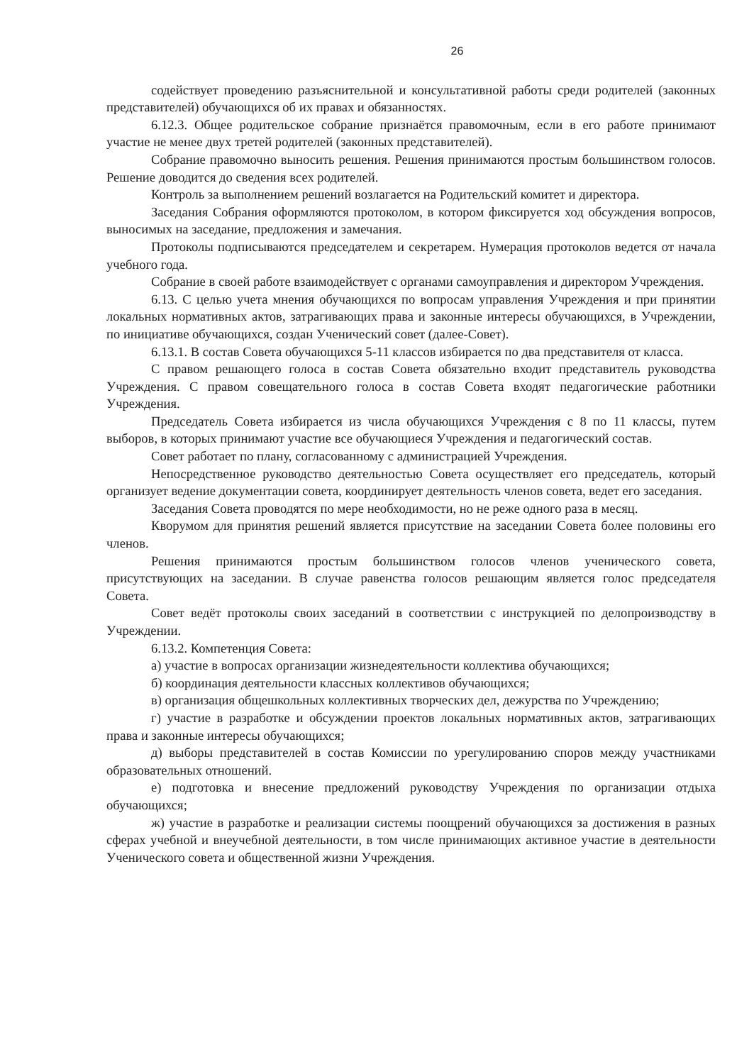26
содействует проведению разъяснительной и консультативной работы среди родителей (законных представителей) обучающихся об их правах и обязанностях.
6.12.3. Общее родительское собрание признаётся правомочным, если в его работе принимают участие не менее двух третей родителей (законных представителей).
Собрание правомочно выносить решения. Решения принимаются простым большинством голосов. Решение доводится до сведения всех родителей.
Контроль за выполнением решений возлагается на Родительский комитет и директора.
Заседания Собрания оформляются протоколом, в котором фиксируется ход обсуждения вопросов, выносимых на заседание, предложения и замечания.
Протоколы подписываются председателем и секретарем. Нумерация протоколов ведется от начала учебного года.
Собрание в своей работе взаимодействует с органами самоуправления и директором Учреждения.
6.13. С целью учета мнения обучающихся по вопросам управления Учреждения и при принятии локальных нормативных актов, затрагивающих права и законные интересы обучающихся, в Учреждении, по инициативе обучающихся, создан Ученический совет (далее-Совет).
6.13.1. В состав Совета обучающихся 5-11 классов избирается по два представителя от класса.
С правом решающего голоса в состав Совета обязательно входит представитель руководства Учреждения. С правом совещательного голоса в состав Совета входят педагогические работники Учреждения.
Председатель Совета избирается из числа обучающихся Учреждения с 8 по 11 классы, путем выборов, в которых принимают участие все обучающиеся Учреждения и педагогический состав.
Совет работает по плану, согласованному с администрацией Учреждения.
Непосредственное руководство деятельностью Совета осуществляет его председатель, который организует ведение документации совета, координирует деятельность членов совета, ведет его заседания.
Заседания Совета проводятся по мере необходимости, но не реже одного раза в месяц.
Кворумом для принятия решений является присутствие на заседании Совета более половины его членов.
Решения принимаются простым большинством голосов членов ученического совета, присутствующих на заседании. В случае равенства голосов решающим является голос председателя Совета.
Совет ведёт протоколы своих заседаний в соответствии с инструкцией по делопроизводству в Учреждении.
6.13.2. Компетенция Совета:
а) участие в вопросах организации жизнедеятельности коллектива обучающихся;
б) координация деятельности классных коллективов обучающихся;
в) организация общешкольных коллективных творческих дел, дежурства по Учреждению;
г) участие в разработке и обсуждении проектов локальных нормативных актов, затрагивающих права и законные интересы обучающихся;
д) выборы представителей в состав Комиссии по урегулированию споров между участниками образовательных отношений.
е) подготовка и внесение предложений руководству Учреждения по организации отдыха обучающихся;
ж) участие в разработке и реализации системы поощрений обучающихся за достижения в разных сферах учебной и внеучебной деятельности, в том числе принимающих активное участие в деятельности Ученического совета и общественной жизни Учреждения.